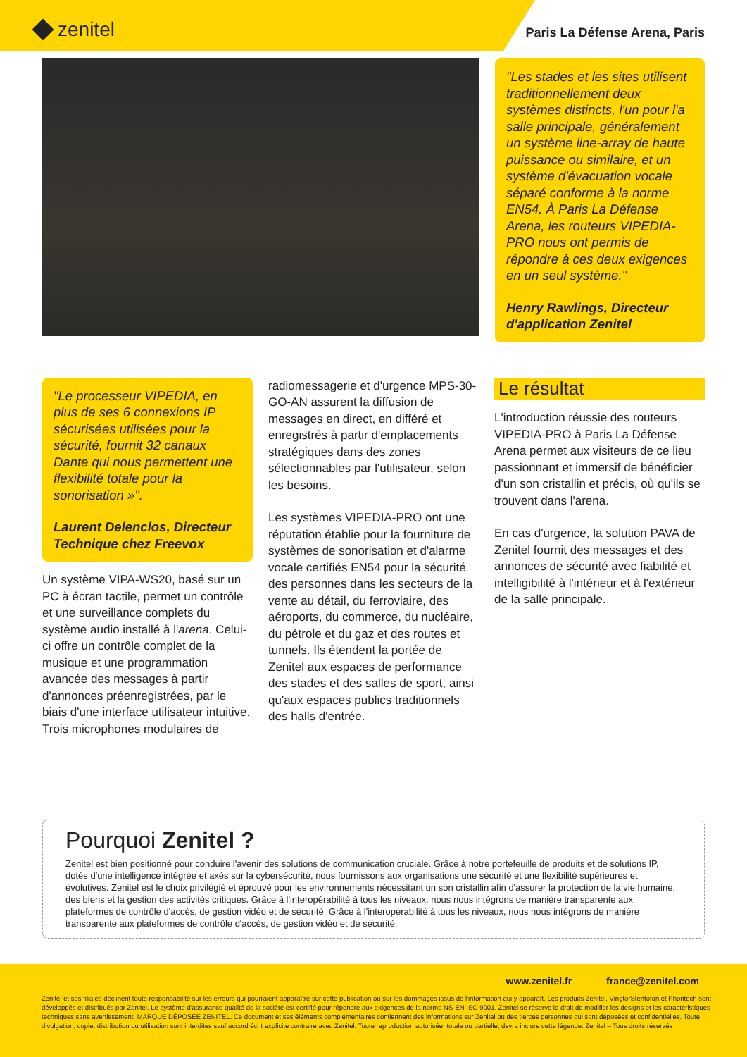zenitel
Paris La Défense Arena, Paris
"Les stades et les sites utilisent traditionnellement deux systèmes distincts, l'un pour l'a salle principale, généralement un système line-array de haute puissance ou similaire, et un système d'évacuation vocale séparé conforme à la norme EN54. À Paris La Défense Arena, les routeurs VIPEDIA-PRO nous ont permis de répondre à ces deux exigences en un seul système."
Henry Rawlings, Directeur d'application Zenitel
"Le processeur VIPEDIA, en plus de ses 6 connexions IP sécurisées utilisées pour la sécurité, fournit 32 canaux Dante qui nous permettent une flexibilité totale pour la sonorisation »".
Laurent Delenclos, Directeur Technique chez Freevox
Un système VIPA-WS20, basé sur un PC à écran tactile, permet un contrôle et une surveillance complets du système audio installé à l'arena. Celui-ci offre un contrôle complet de la musique et une programmation avancée des messages à partir d'annonces préenregistrées, par le biais d'une interface utilisateur intuitive.
Trois microphones modulaires de
radiomessagerie et d'urgence MPS-30-GO-AN assurent la diffusion de messages en direct, en différé et enregistrés à partir d'emplacements stratégiques dans des zones sélectionnables par l'utilisateur, selon les besoins.
Les systèmes VIPEDIA-PRO ont une réputation établie pour la fourniture de systèmes de sonorisation et d'alarme vocale certifiés EN54 pour la sécurité des personnes dans les secteurs de la vente au détail, du ferroviaire, des aéroports, du commerce, du nucléaire, du pétrole et du gaz et des routes et tunnels. Ils étendent la portée de Zenitel aux espaces de performance des stades et des salles de sport, ainsi qu'aux espaces publics traditionnels des halls d'entrée.
Le résultat
L'introduction réussie des routeurs VIPEDIA-PRO à Paris La Défense Arena permet aux visiteurs de ce lieu passionnant et immersif de bénéficier d'un son cristallin et précis, où qu'ils se trouvent dans l'arena.
En cas d'urgence, la solution PAVA de Zenitel fournit des messages et des annonces de sécurité avec fiabilité et intelligibilité à l'intérieur et à l'extérieur de la salle principale.
Pourquoi Zenitel ?
Zenitel est bien positionné pour conduire l'avenir des solutions de communication cruciale. Grâce à notre portefeuille de produits et de solutions IP, dotés d'une intelligence intégrée et axés sur la cybersécurité, nous fournissons aux organisations une sécurité et une flexibilité supérieures et évolutives. Zenitel est le choix privilégié et éprouvé pour les environnements nécessitant un son cristallin afin d'assurer la protection de la vie humaine, des biens et la gestion des activités critiques. Grâce à l'interopérabilité à tous les niveaux, nous nous intégrons de manière transparente aux plateformes de contrôle d'accès, de gestion vidéo et de sécurité. Grâce à l'interopérabilité à tous les niveaux, nous nous intégrons de manière transparente aux plateformes de contrôle d'accès, de gestion vidéo et de sécurité.
www.zenitel.fr france@zenitel.com
Zenitel et ses filiales déclinent toute responsabilité sur les erreurs qui pourraient apparaître sur cette publication ou sur les dommages issus de l'information qui y apparaît. Les produits Zenitel, VingtorStentofon et Phontech sont développés et distribués par Zenitel. Le système d'assurance qualité de la société est certifié pour répondre aux exigences de la norme NS-EN ISO 9001. Zenitel se réserve le droit de modifier les designs et les caractéristiques techniques sans avertissement. MARQUE DÉPOSÉE ZENITEL. Ce document et ses éléments complémentaires contiennent des informations sur Zenitel ou des tierces personnes qui sont déposées et confidentielles. Toute divulgation, copie, distribution ou utilisation sont interdites sauf accord écrit explicite contraire avec Zenitel. Toute reproduction autorisée, totale ou partielle, devra inclure cette légende. Zenitel – Tous droits réservés